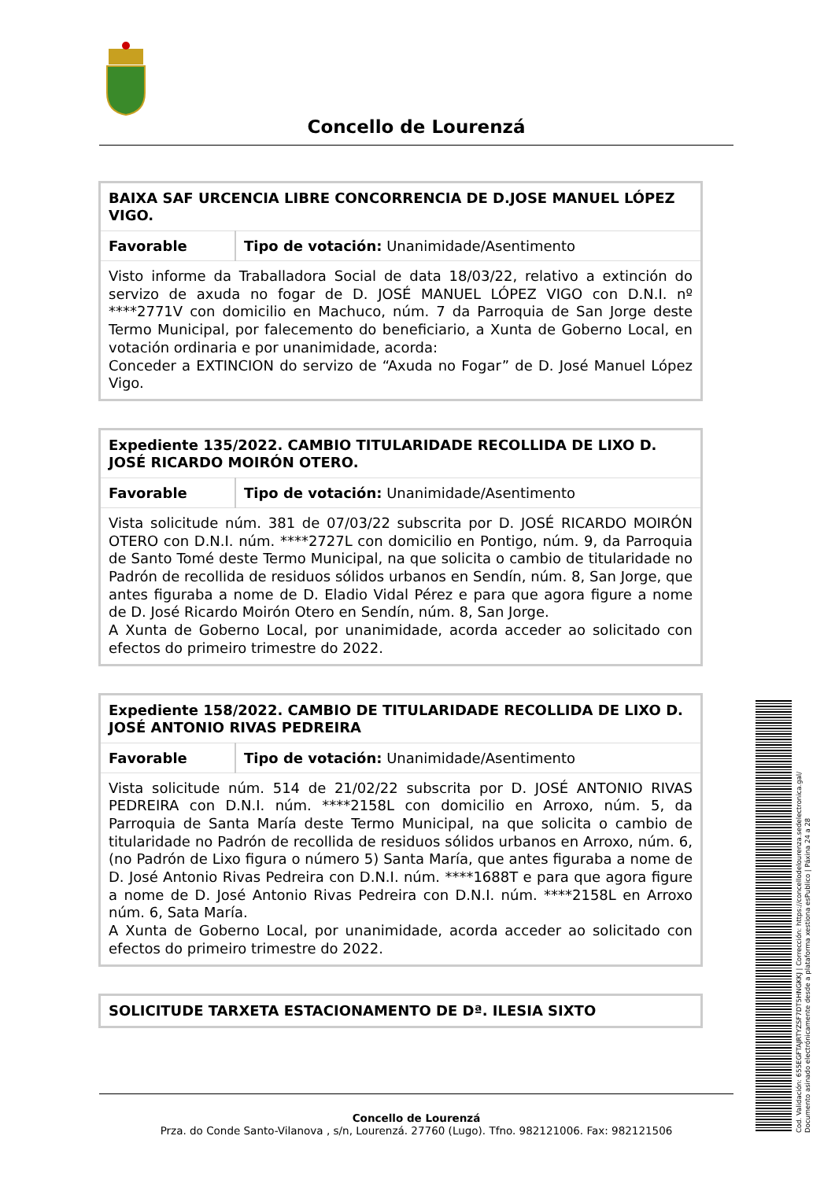Concello de Lourenzá
| BAIXA SAF URCENCIA LIBRE CONCORRENCIA DE D.JOSE MANUEL LÓPEZ VIGO. | |
| Favorable | Tipo de votación: Unanimidade/Asentimento |
| Visto informe da Traballadora Social de data 18/03/22, relativo a extinción do servizo de axuda no fogar de D. JOSÉ MANUEL LÓPEZ VIGO con D.N.I. nº ****2771V con domicilio en Machuco, núm. 7 da Parroquia de San Jorge deste Termo Municipal, por falecemento do beneficiario, a Xunta de Goberno Local, en votación ordinaria e por unanimidade, acorda: Conceder a EXTINCION do servizo de “Axuda no Fogar” de D. José Manuel López Vigo. | |
| Expediente 135/2022. CAMBIO TITULARIDADE RECOLLIDA DE LIXO D. JOSÉ RICARDO MOIRÓN OTERO. | |
| Favorable | Tipo de votación: Unanimidade/Asentimento |
| Vista solicitude núm. 381 de 07/03/22 subscrita por D. JOSÉ RICARDO MOIRÓN OTERO con D.N.I. núm. ****2727L con domicilio en Pontigo, núm. 9, da Parroquia de Santo Tomé deste Termo Municipal, na que solicita o cambio de titularidade no Padrón de recollida de residuos sólidos urbanos en Sendín, núm. 8, San Jorge, que antes figuraba a nome de D. Eladio Vidal Pérez e para que agora figure a nome de D. José Ricardo Moirón Otero en Sendín, núm. 8, San Jorge. A Xunta de Goberno Local, por unanimidade, acorda acceder ao solicitado con efectos do primeiro trimestre do 2022. | |
| Expediente 158/2022. CAMBIO DE TITULARIDADE RECOLLIDA DE LIXO D. JOSÉ ANTONIO RIVAS PEDREIRA | |
| Favorable | Tipo de votación: Unanimidade/Asentimento |
| Vista solicitude núm. 514 de 21/02/22 subscrita por D. JOSÉ ANTONIO RIVAS PEDREIRA con D.N.I. núm. ****2158L con domicilio en Arroxo, núm. 5, da Parroquia de Santa María deste Termo Municipal, na que solicita o cambio de titularidade no Padrón de recollida de residuos sólidos urbanos en Arroxo, núm. 6, (no Padrón de Lixo figura o número 5) Santa María, que antes figuraba a nome de D. José Antonio Rivas Pedreira con D.N.I. núm. ****1688T e para que agora figure a nome de D. José Antonio Rivas Pedreira con D.N.I. núm. ****2158L en Arroxo núm. 6, Sata María. A Xunta de Goberno Local, por unanimidade, acorda acceder ao solicitado con efectos do primeiro trimestre do 2022. | |
| SOLICITUDE TARXETA ESTACIONAMENTO DE Dª. ILESIA SIXTO |
Concello de Lourenzá
Prza. do Conde Santo-Vilanova , s/n, Lourenzá. 27760 (Lugo). Tfno. 982121006. Fax: 982121506
Cod. Validación: 655EGFTAJRTYZSF7DT5HNGKKJ | Corrección: https://concellodelourenza.sedelectronica.gal/
Documento asinado electrónicamente desde a plataforma xestiona esPublico | Páxina 24 a 28